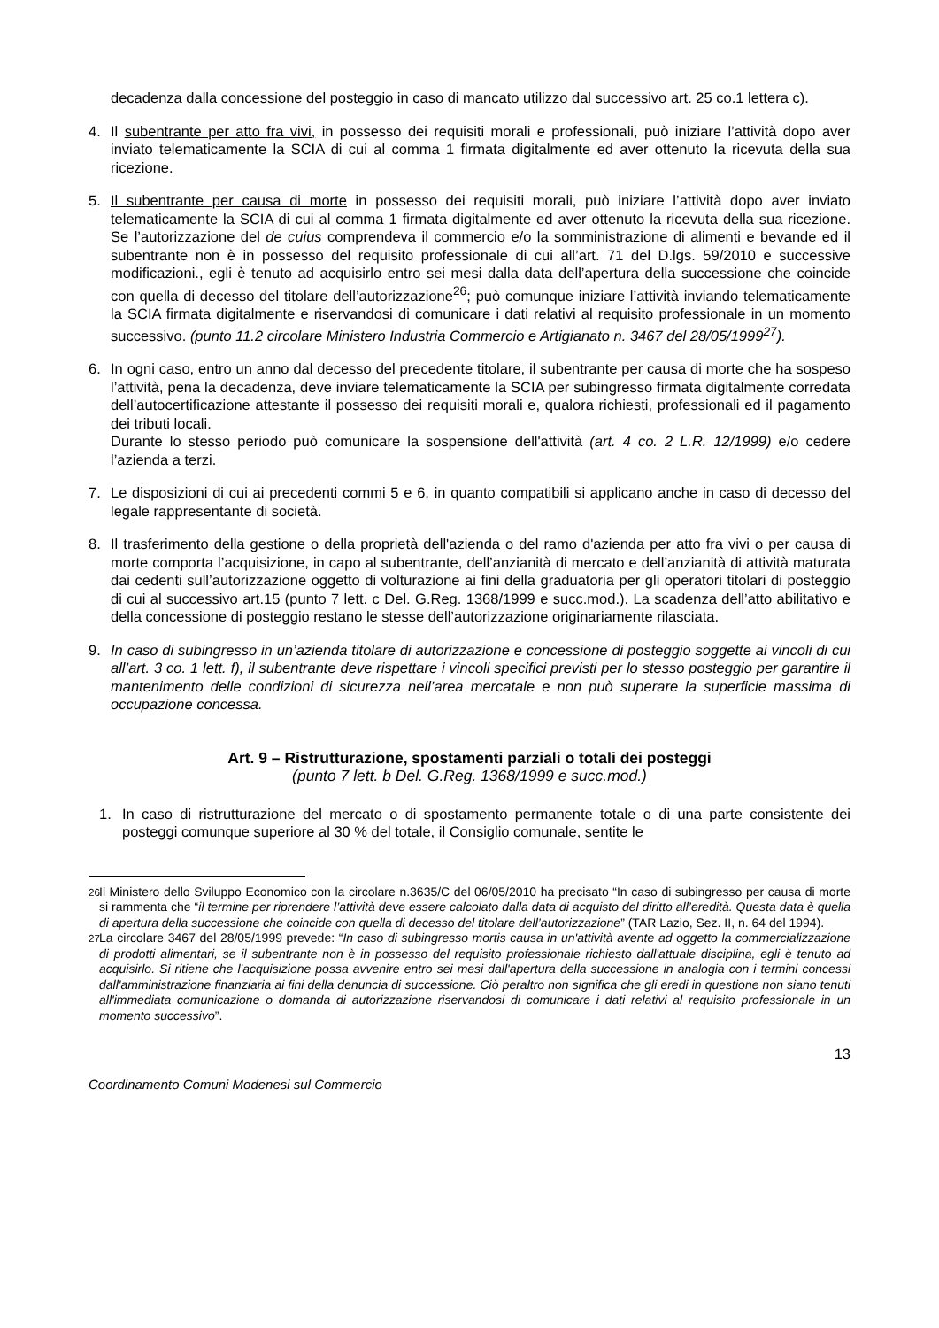decadenza dalla concessione del posteggio in caso di mancato utilizzo dal successivo art. 25 co.1 lettera c).
4. Il subentrante per atto fra vivi, in possesso dei requisiti morali e professionali, può iniziare l’attività dopo aver inviato telematicamente la SCIA di cui al comma 1 firmata digitalmente ed aver ottenuto la ricevuta della sua ricezione.
5. Il subentrante per causa di morte in possesso dei requisiti morali, può iniziare l’attività dopo aver inviato telematicamente la SCIA di cui al comma 1 firmata digitalmente ed aver ottenuto la ricevuta della sua ricezione. Se l’autorizzazione del de cuius comprendeva il commercio e/o la somministrazione di alimenti e bevande ed il subentrante non è in possesso del requisito professionale di cui all’art. 71 del D.lgs. 59/2010 e successive modificazioni., egli è tenuto ad acquisirlo entro sei mesi dalla data dell’apertura della successione che coincide con quella di decesso del titolare dell’autorizzazione<sup>26</sup>; può comunque iniziare l’attività inviando telematicamente la SCIA firmata digitalmente e riservandosi di comunicare i dati relativi al requisito professionale in un momento successivo. (punto 11.2 circolare Ministero Industria Commercio e Artigianato n. 3467 del 28/05/1999<sup>27</sup>).
6. In ogni caso, entro un anno dal decesso del precedente titolare, il subentrante per causa di morte che ha sospeso l’attività, pena la decadenza, deve inviare telematicamente la SCIA per subingresso firmata digitalmente corredata dell’autocertificazione attestante il possesso dei requisiti morali e, qualora richiesti, professionali ed il pagamento dei tributi locali.
Durante lo stesso periodo può comunicare la sospensione dell'attività (art. 4 co. 2 L.R. 12/1999) e/o cedere l’azienda a terzi.
7. Le disposizioni di cui ai precedenti commi 5 e 6, in quanto compatibili si applicano anche in caso di decesso del legale rappresentante di società.
8. Il trasferimento della gestione o della proprietà dell'azienda o del ramo d'azienda per atto fra vivi o per causa di morte comporta l’acquisizione, in capo al subentrante, dell’anzianità di mercato e dell’anzianità di attività maturata dai cedenti sull’autorizzazione oggetto di volturazione ai fini della graduatoria per gli operatori titolari di posteggio di cui al successivo art.15 (punto 7 lett. c Del. G.Reg. 1368/1999 e succ.mod.). La scadenza dell’atto abilitativo e della concessione di posteggio restano le stesse dell’autorizzazione originariamente rilasciata.
9. In caso di subingresso in un’azienda titolare di autorizzazione e concessione di posteggio soggette ai vincoli di cui all’art. 3 co. 1 lett. f), il subentrante deve rispettare i vincoli specifici previsti per lo stesso posteggio per garantire il mantenimento delle condizioni di sicurezza nell’area mercatale e non può superare la superficie massima di occupazione concessa.
Art. 9 – Ristrutturazione, spostamenti parziali o totali dei posteggi
(punto 7 lett. b Del. G.Reg. 1368/1999 e succ.mod.)
1. In caso di ristrutturazione del mercato o di spostamento permanente totale o di una parte consistente dei posteggi comunque superiore al 30 % del totale, il Consiglio comunale, sentite le
<sup>26</sup>
Il Ministero dello Sviluppo Economico con la circolare n.3635/C del 06/05/2010 ha precisato “In caso di subingresso per causa di morte si rammenta che “il termine per riprendere l’attività deve essere calcolato dalla data di acquisto del diritto all’eredità. Questa data è quella di apertura della successione che coincide con quella di decesso del titolare dell’autorizzazione” (TAR Lazio, Sez. II, n. 64 del 1994).
<sup>27</sup>
La circolare 3467 del 28/05/1999 prevede: “In caso di subingresso mortis causa in un'attività avente ad oggetto la commercializzazione di prodotti alimentari, se il subentrante non è in possesso del requisito professionale richiesto dall'attuale disciplina, egli è tenuto ad acquisirlo. Si ritiene che l'acquisizione possa avvenire entro sei mesi dall'apertura della successione in analogia con i termini concessi dall'amministrazione finanziaria ai fini della denuncia di successione. Ciò peraltro non significa che gli eredi in questione non siano tenuti all'immediata comunicazione o domanda di autorizzazione riservandosi di comunicare i dati relativi al requisito professionale in un momento successivo”.
13
Coordinamento Comuni Modenesi sul Commercio